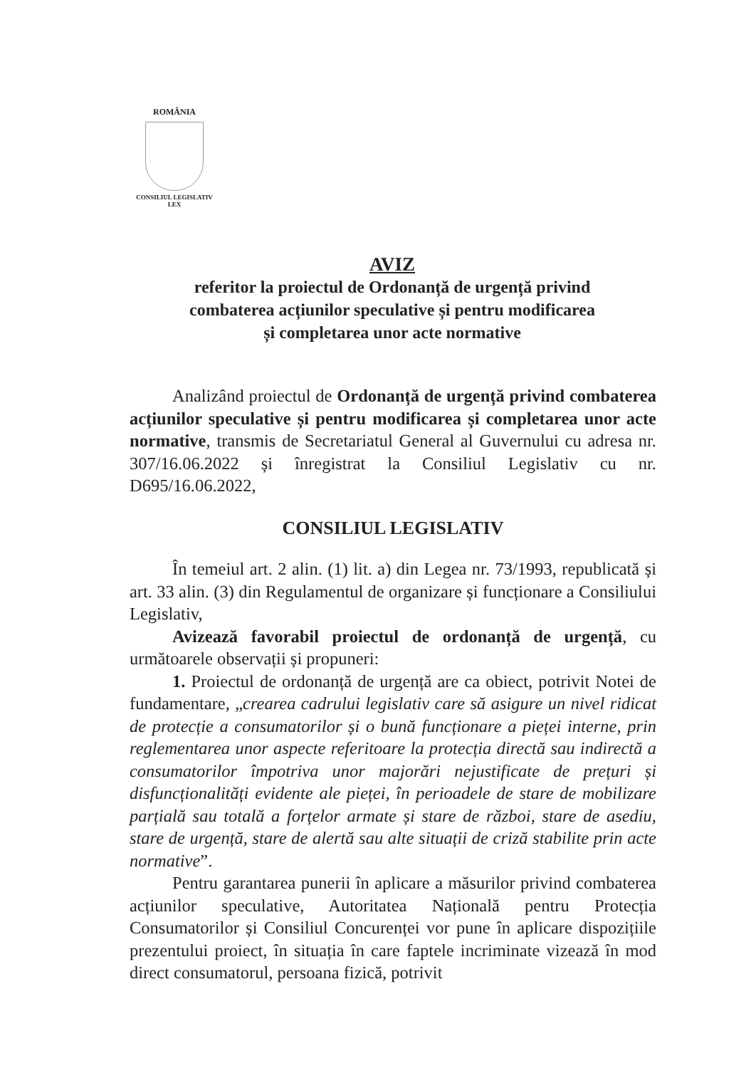ROMÂNIA
CONSILIUL LEGISLATIV
LEX
AVIZ
referitor la proiectul de Ordonanță de urgență privind
combaterea acțiunilor speculative și pentru modificarea
și completarea unor acte normative
Analizând proiectul de Ordonanță de urgență privind combaterea acțiunilor speculative și pentru modificarea și completarea unor acte normative, transmis de Secretariatul General al Guvernului cu adresa nr. 307/16.06.2022 și înregistrat la Consiliul Legislativ cu nr. D695/16.06.2022,
CONSILIUL LEGISLATIV
În temeiul art. 2 alin. (1) lit. a) din Legea nr. 73/1993, republicată și art. 33 alin. (3) din Regulamentul de organizare și funcționare a Consiliului Legislativ,
Avizează favorabil proiectul de ordonanță de urgență, cu următoarele observații și propuneri:
1. Proiectul de ordonanță de urgență are ca obiect, potrivit Notei de fundamentare, „crearea cadrului legislativ care să asigure un nivel ridicat de protecție a consumatorilor și o bună funcționare a pieței interne, prin reglementarea unor aspecte referitoare la protecția directă sau indirectă a consumatorilor împotriva unor majorări nejustificate de prețuri și disfuncționalități evidente ale pieței, în perioadele de stare de mobilizare parțială sau totală a forțelor armate și stare de război, stare de asediu, stare de urgență, stare de alertă sau alte situații de criză stabilite prin acte normative”.
Pentru garantarea punerii în aplicare a măsurilor privind combaterea acțiunilor speculative, Autoritatea Națională pentru Protecția Consumatorilor și Consiliul Concurenței vor pune în aplicare dispozițiile prezentului proiect, în situația în care faptele incriminate vizează în mod direct consumatorul, persoana fizică, potrivit